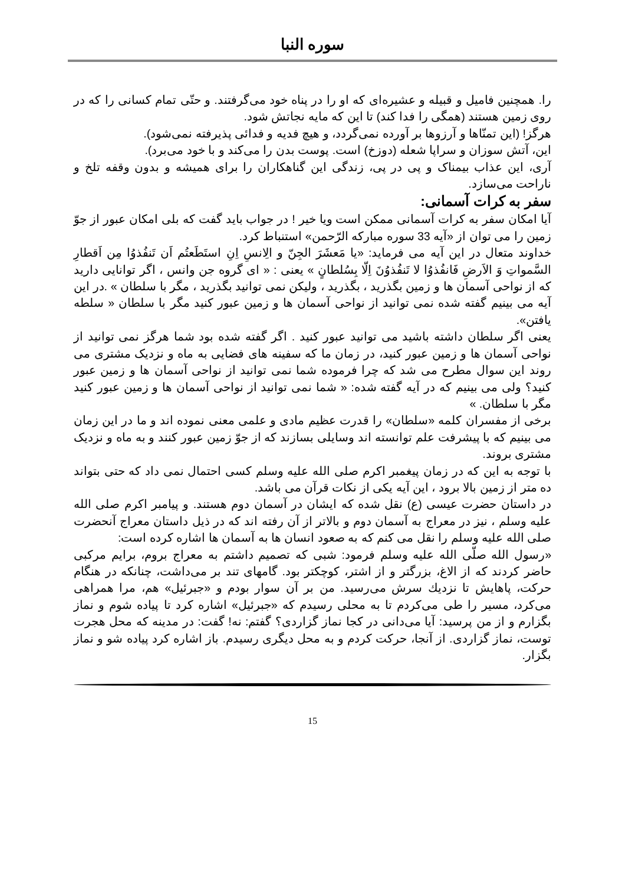سوره النبا
را. همچنین فامیل و قبیله و عشیره‌ای که او را در پناه خود می‌گرفتند. و حتّی تمام کسانی را که در روی زمین هستند (همگی را فدا کند) تا این که مایه نجاتش شود.
هرگز! (این تمنّاها و آرزوها بر آورده نمی‌گردد، و هیچ فدیه و فدائی پذیرفته نمی‌شود).
این، آتش سوزان و سراپا شعله (دوزخ) است. پوست بدن را می‌کند و با خود می‌برد).
آری، این عذاب بیمناک و پی در پی، زندگی این گناهکاران را برای همیشه و بدون وقفه تلخ و ناراحت می‌سازد.
سفر به کرات آسمانی:
آیا امکان سفر به کرات آسمانی ممکن است ویا خیر ! در جواب باید گفت که بلی امکان عبور از جوّ زمین را می توان از «آیه 33 سوره مبارکه الرّحمن» استنباط کرد.
خداوند متعال در این آیه می فرماید: «یا مَعشَرَ الجِنّ و الِانسِ اِنِ استَطَعتُم اَن تَنفُذوُا مِن اَقطارِ السَّمواتِ وَ الاَرضِ فَانفُذوُا لا تَنفُذوُنَ اِلّا بِسُلطانٍ » یعنی : « ای گروه جن وانس ، اگر توانایی دارید که از نواحی آسمان ها و زمین بگذرید ، بگذرید ، ولیکن نمی توانید بگذرید ، مگر با سلطان » .در این آیه می بینیم گفته شده نمی توانید از نواحی آسمان ها و زمین عبور کنید مگر با سلطان « سلطه یافتن».
یعنی اگر سلطان داشته باشید می توانید عبور کنید . اگر گفته شده بود شما هرگز نمی توانید از نواحی آسمان ها و زمین عبور کنید، در زمان ما که سفینه های فضایی به ماه و نزدیک مشتری می روند این سوال مطرح می شد که چرا فرموده شما نمی توانید از نواحی آسمان ها و زمین عبور کنید؟ ولی می بینیم که در آیه گفته شده: « شما نمی توانید از نواحی آسمان ها و زمین عبور کنید مگر با سلطان. »
برخی از مفسران کلمه «سلطان» را قدرت عظیم مادی و علمی معنی نموده اند و ما در این زمان می بینیم که با پیشرفت علم توانسته اند وسایلی بسازند که از جوّ زمین عبور کنند و به ماه و نزدیک مشتری بروند.
با توجه به این که در زمان پیغمبر اکرم صلی الله علیه وسلم کسی احتمال نمی داد که حتی بتواند ده متر از زمین بالا برود ، این آیه یکی از نکات قرآن می باشد.
در داستان حضرت عیسی (ع) نقل شده که ایشان در آسمان دوم هستند. و پیامبر اکرم صلی الله علیه وسلم ، نیز در معراج به آسمان دوم و بالاتر از آن رفته اند که در ذیل داستان معراج آنحضرت صلی الله علیه وسلم را نقل می کنم که به صعود انسان ها به آسمان ها اشاره کرده است:
«رسول الله صلّی الله علیه وسلم فرمود: شبی که تصمیم داشتم به معراج بروم، برایم مرکبی حاضر کردند که از الاغ، بزرگتر و از اشتر، کوچکتر بود. گامهای تند بر می‌داشت، چنانکه در هنگام حرکت، پاهایش تا نزديك سرش می‌رسید. من بر آن سوار بودم و «جبرئیل» هم، مرا همراهی می‌کرد، مسیر را طی می‌کردم تا به محلی رسیدم که «جبرئیل» اشاره کرد تا پیاده شوم و نماز بگزارم و از من پرسید: آیا می‌دانی در کجا نماز گزاردی؟ گفتم: نه! گفت: در مدینه که محل هجرت توست، نماز گزاردی. از آنجا، حرکت کردم و به محل دیگری رسیدم. باز اشاره کرد پیاده شو و نماز بگزار.
15